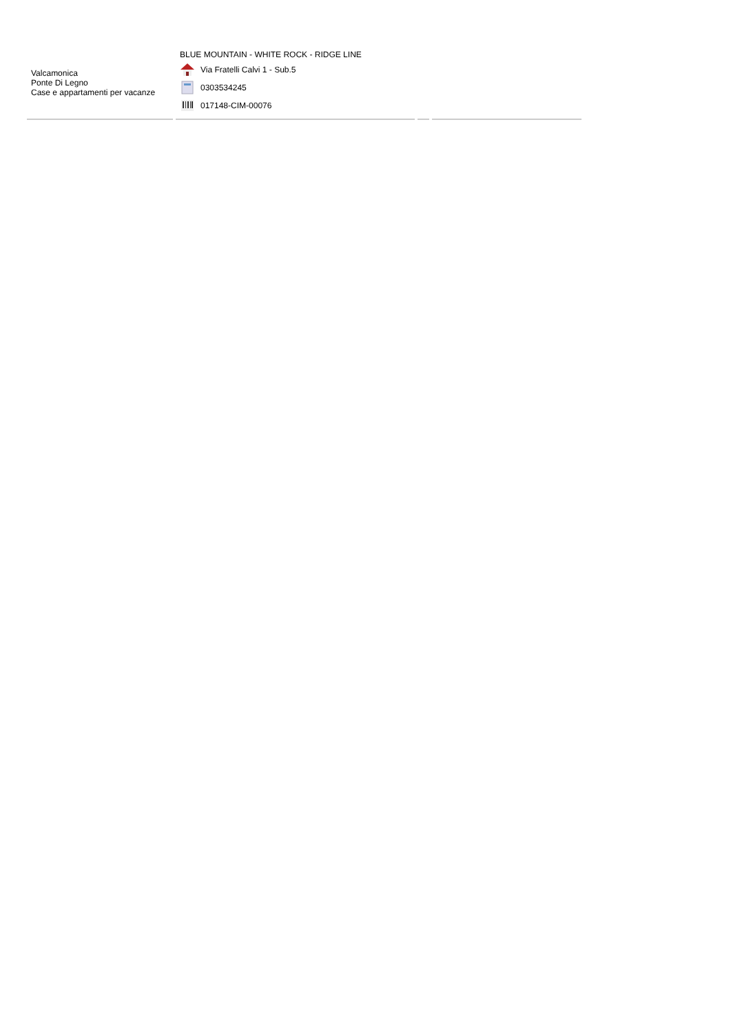| Valcamonica Ponte Di Legno Case e appartamenti per vacanze | BLUE MOUNTAIN - WHITE ROCK - RIDGE LINE Via Fratelli Calvi 1 - Sub.5 0303534245 017148-CIM-00076 | | |